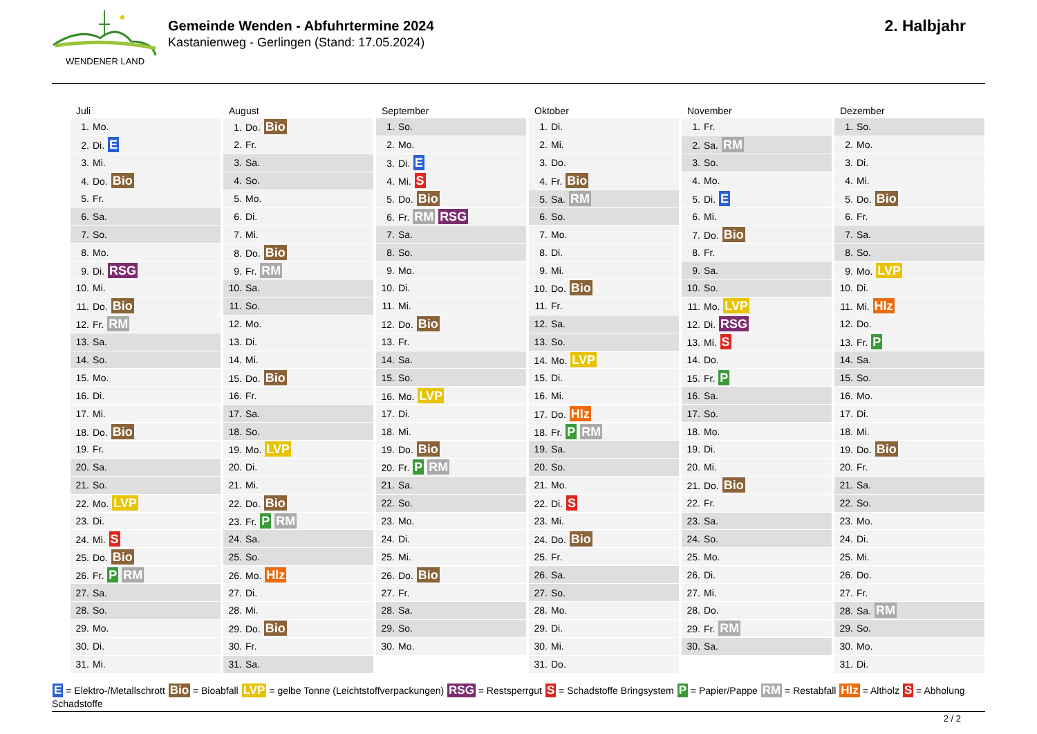WENDENER LAND
Gemeinde Wenden - Abfuhrtermine 2024
Kastanienweg - Gerlingen (Stand: 17.05.2024)
2. Halbjahr
| Juli | August | September | Oktober | November | Dezember |
| --- | --- | --- | --- | --- | --- |
| 1. Mo. | 1. Do. Bio | 1. So. | 1. Di. | 1. Fr. | 1. So. |
| 2. Di. E | 2. Fr. | 2. Mo. | 2. Mi. | 2. Sa. RM | 2. Mo. |
| 3. Mi. | 3. Sa. | 3. Di. E | 3. Do. | 3. So. | 3. Di. |
| 4. Do. Bio | 4. So. | 4. Mi. S | 4. Fr. Bio | 4. Mo. | 4. Mi. |
| 5. Fr. | 5. Mo. | 5. Do. Bio | 5. Sa. RM | 5. Di. E | 5. Do. Bio |
| 6. Sa. | 6. Di. | 6. Fr. RM RSG | 6. So. | 6. Mi. | 6. Fr. |
| 7. So. | 7. Mi. | 7. Sa. | 7. Mo. | 7. Do. Bio | 7. Sa. |
| 8. Mo. | 8. Do. Bio | 8. So. | 8. Di. | 8. Fr. | 8. So. |
| 9. Di. RSG | 9. Fr. RM | 9. Mo. | 9. Mi. | 9. Sa. | 9. Mo. LVP |
| 10. Mi. | 10. Sa. | 10. Di. | 10. Do. Bio | 10. So. | 10. Di. |
| 11. Do. Bio | 11. So. | 11. Mi. | 11. Fr. | 11. Mo. LVP | 11. Mi. Hlz |
| 12. Fr. RM | 12. Mo. | 12. Do. Bio | 12. Sa. | 12. Di. RSG | 12. Do. |
| 13. Sa. | 13. Di. | 13. Fr. | 13. So. | 13. Mi. S | 13. Fr. P |
| 14. So. | 14. Mi. | 14. Sa. | 14. Mo. LVP | 14. Do. | 14. Sa. |
| 15. Mo. | 15. Do. Bio | 15. So. | 15. Di. | 15. Fr. P | 15. So. |
| 16. Di. | 16. Fr. | 16. Mo. LVP | 16. Mi. | 16. Sa. | 16. Mo. |
| 17. Mi. | 17. Sa. | 17. Di. | 17. Do. Hlz | 17. So. | 17. Di. |
| 18. Do. Bio | 18. So. | 18. Mi. | 18. Fr. P RM | 18. Mo. | 18. Mi. |
| 19. Fr. | 19. Mo. LVP | 19. Do. Bio | 19. Sa. | 19. Di. | 19. Do. Bio |
| 20. Sa. | 20. Di. | 20. Fr. P RM | 20. So. | 20. Mi. | 20. Fr. |
| 21. So. | 21. Mi. | 21. Sa. | 21. Mo. | 21. Do. Bio | 21. Sa. |
| 22. Mo. LVP | 22. Do. Bio | 22. So. | 22. Di. S | 22. Fr. | 22. So. |
| 23. Di. | 23. Fr. P RM | 23. Mo. | 23. Mi. | 23. Sa. | 23. Mo. |
| 24. Mi. S | 24. Sa. | 24. Di. | 24. Do. Bio | 24. So. | 24. Di. |
| 25. Do. Bio | 25. So. | 25. Mi. | 25. Fr. | 25. Mo. | 25. Mi. |
| 26. Fr. P RM | 26. Mo. Hlz | 26. Do. Bio | 26. Sa. | 26. Di. | 26. Do. |
| 27. Sa. | 27. Di. | 27. Fr. | 27. So. | 27. Mi. | 27. Fr. |
| 28. So. | 28. Mi. | 28. Sa. | 28. Mo. | 28. Do. | 28. Sa. RM |
| 29. Mo. | 29. Do. Bio | 29. So. | 29. Di. | 29. Fr. RM | 29. So. |
| 30. Di. | 30. Fr. | 30. Mo. | 30. Mi. | 30. Sa. | 30. Mo. |
| 31. Mi. | 31. Sa. | | 31. Do. | | 31. Di. |
E = Elektro-/Metallschrott Bio = Bioabfall LVP = gelbe Tonne (Leichtstoffverpackungen) RSG = Restsperrgut S = Schadstoffe Bringsystem P = Papier/Pappe RM = Restabfall Hlz = Altholz S = Abholung Schadstoffe
2 / 2